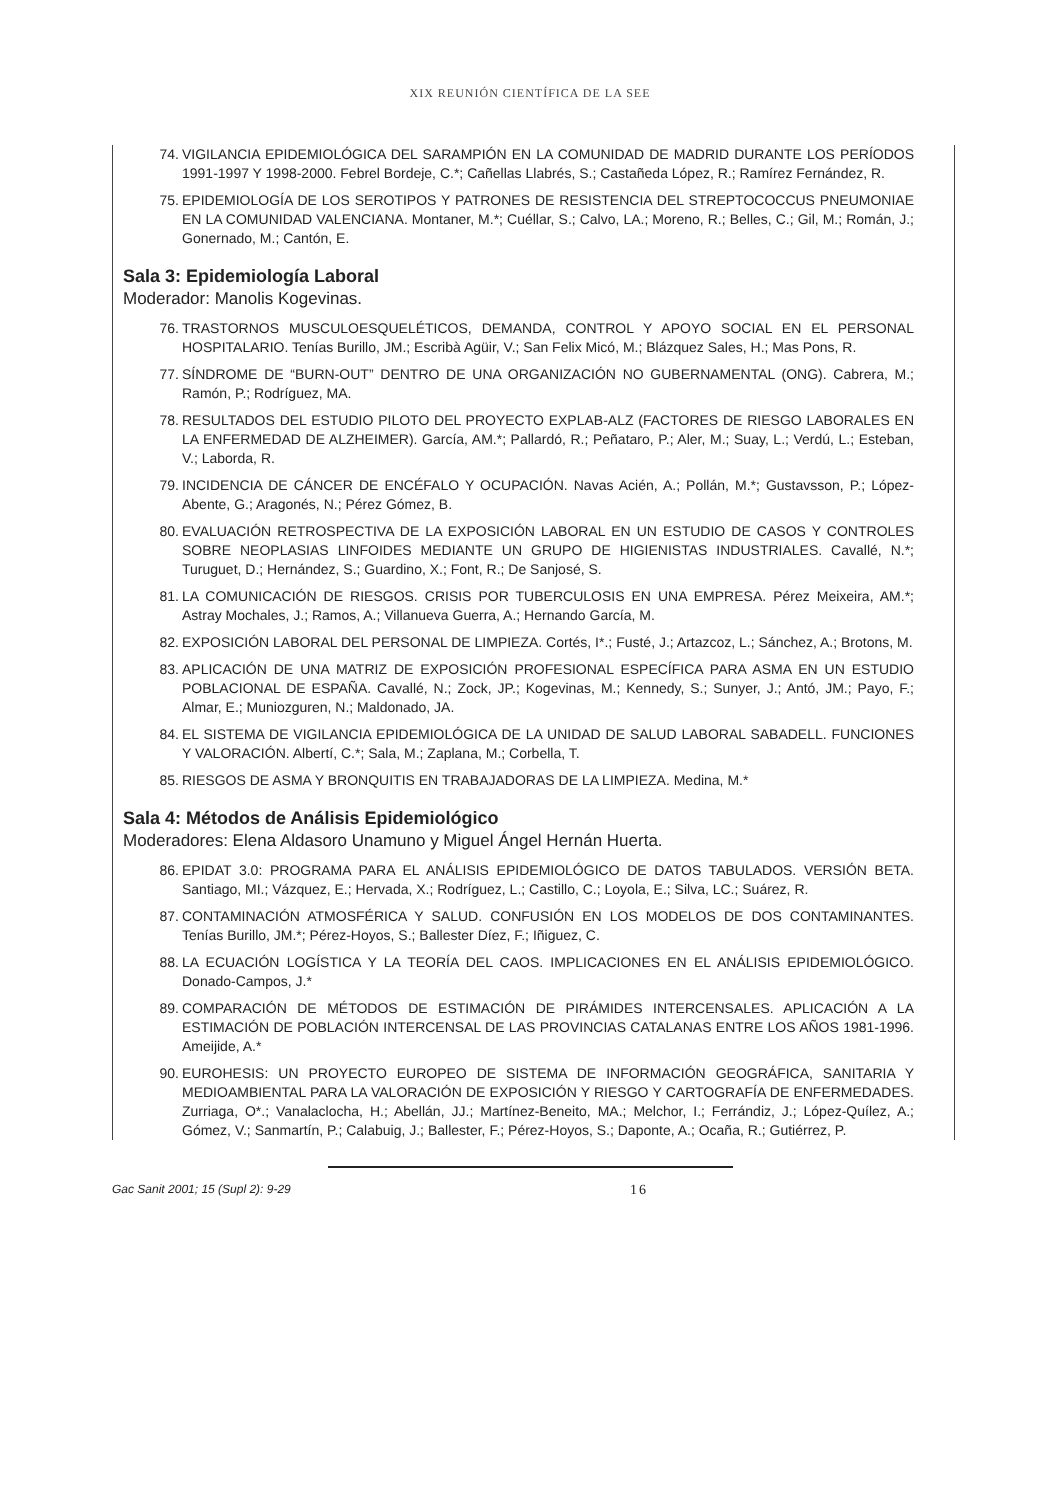XIX REUNIÓN CIENTÍFICA DE LA SEE
74. VIGILANCIA EPIDEMIOLÓGICA DEL SARAMPIÓN EN LA COMUNIDAD DE MADRID DURANTE LOS PERÍODOS 1991-1997 Y 1998-2000. Febrel Bordeje, C.*; Cañellas Llabrés, S.; Castañeda López, R.; Ramírez Fernández, R.
75. EPIDEMIOLOGÍA DE LOS SEROTIPOS Y PATRONES DE RESISTENCIA DEL STREPTOCOCCUS PNEUMONIAE EN LA COMUNIDAD VALENCIANA. Montaner, M.*; Cuéllar, S.; Calvo, LA.; Moreno, R.; Belles, C.; Gil, M.; Román, J.; Gonernado, M.; Cantón, E.
Sala 3: Epidemiología Laboral
Moderador: Manolis Kogevinas.
76. TRASTORNOS MUSCULOESQUELÉTICOS, DEMANDA, CONTROL Y APOYO SOCIAL EN EL PERSONAL HOSPITALARIO. Tenías Burillo, JM.; Escribà Agüir, V.; San Felix Micó, M.; Blázquez Sales, H.; Mas Pons, R.
77. SÍNDROME DE “BURN-OUT” DENTRO DE UNA ORGANIZACIÓN NO GUBERNAMENTAL (ONG). Cabrera, M.; Ramón, P.; Rodríguez, MA.
78. RESULTADOS DEL ESTUDIO PILOTO DEL PROYECTO EXPLAB-ALZ (FACTORES DE RIESGO LABORALES EN LA ENFERMEDAD DE ALZHEIMER). García, AM.*; Pallardó, R.; Peñataro, P.; Aler, M.; Suay, L.; Verdú, L.; Esteban, V.; Laborda, R.
79. INCIDENCIA DE CÁNCER DE ENCÉFALO Y OCUPACIÓN. Navas Acién, A.; Pollán, M.*; Gustavsson, P.; López-Abente, G.; Aragonés, N.; Pérez Gómez, B.
80. EVALUACIÓN RETROSPECTIVA DE LA EXPOSICIÓN LABORAL EN UN ESTUDIO DE CASOS Y CONTROLES SOBRE NEOPLASIAS LINFOIDES MEDIANTE UN GRUPO DE HIGIENISTAS INDUSTRIALES. Cavallé, N.*; Turuguet, D.; Hernández, S.; Guardino, X.; Font, R.; De Sanjosé, S.
81. LA COMUNICACIÓN DE RIESGOS. CRISIS POR TUBERCULOSIS EN UNA EMPRESA. Pérez Meixeira, AM.*; Astray Mochales, J.; Ramos, A.; Villanueva Guerra, A.; Hernando García, M.
82. EXPOSICIÓN LABORAL DEL PERSONAL DE LIMPIEZA. Cortés, I*.; Fusté, J.; Artazcoz, L.; Sánchez, A.; Brotons, M.
83. APLICACIÓN DE UNA MATRIZ DE EXPOSICIÓN PROFESIONAL ESPECÍFICA PARA ASMA EN UN ESTUDIO POBLACIONAL DE ESPAÑA. Cavallé, N.; Zock, JP.; Kogevinas, M.; Kennedy, S.; Sunyer, J.; Antó, JM.; Payo, F.; Almar, E.; Muniozguren, N.; Maldonado, JA.
84. EL SISTEMA DE VIGILANCIA EPIDEMIOLÓGICA DE LA UNIDAD DE SALUD LABORAL SABADELL. FUNCIONES Y VALORACIÓN. Albertí, C.*; Sala, M.; Zaplana, M.; Corbella, T.
85. RIESGOS DE ASMA Y BRONQUITIS EN TRABAJADORAS DE LA LIMPIEZA. Medina, M.*
Sala 4: Métodos de Análisis Epidemiológico
Moderadores: Elena Aldasoro Unamuno y Miguel Ángel Hernán Huerta.
86. EPIDAT 3.0: PROGRAMA PARA EL ANÁLISIS EPIDEMIOLÓGICO DE DATOS TABULADOS. VERSIÓN BETA. Santiago, MI.; Vázquez, E.; Hervada, X.; Rodríguez, L.; Castillo, C.; Loyola, E.; Silva, LC.; Suárez, R.
87. CONTAMINACIÓN ATMOSFÉRICA Y SALUD. CONFUSIÓN EN LOS MODELOS DE DOS CONTAMINANTES. Tenías Burillo, JM.*; Pérez-Hoyos, S.; Ballester Díez, F.; Iñiguez, C.
88. LA ECUACIÓN LOGÍSTICA Y LA TEORÍA DEL CAOS. IMPLICACIONES EN EL ANÁLISIS EPIDEMIOLÓGICO. Donado-Campos, J.*
89. COMPARACIÓN DE MÉTODOS DE ESTIMACIÓN DE PIRÁMIDES INTERCENSALES. APLICACIÓN A LA ESTIMACIÓN DE POBLACIÓN INTERCENSAL DE LAS PROVINCIAS CATALANAS ENTRE LOS AÑOS 1981-1996. Ameijide, A.*
90. EUROHESIS: UN PROYECTO EUROPEO DE SISTEMA DE INFORMACIÓN GEOGRÁFICA, SANITARIA Y MEDIOAMBIENTAL PARA LA VALORACIÓN DE EXPOSICIÓN Y RIESGO Y CARTOGRAFÍA DE ENFERMEDADES. Zurriaga, O*.; Vanalaclocha, H.; Abellán, JJ.; Martínez-Beneito, MA.; Melchor, I.; Ferrándiz, J.; López-Quílez, A.; Gómez, V.; Sanmartín, P.; Calabuig, J.; Ballester, F.; Pérez-Hoyos, S.; Daponte, A.; Ocaña, R.; Gutiérrez, P.
Gac Sanit 2001; 15 (Supl 2): 9-29 16